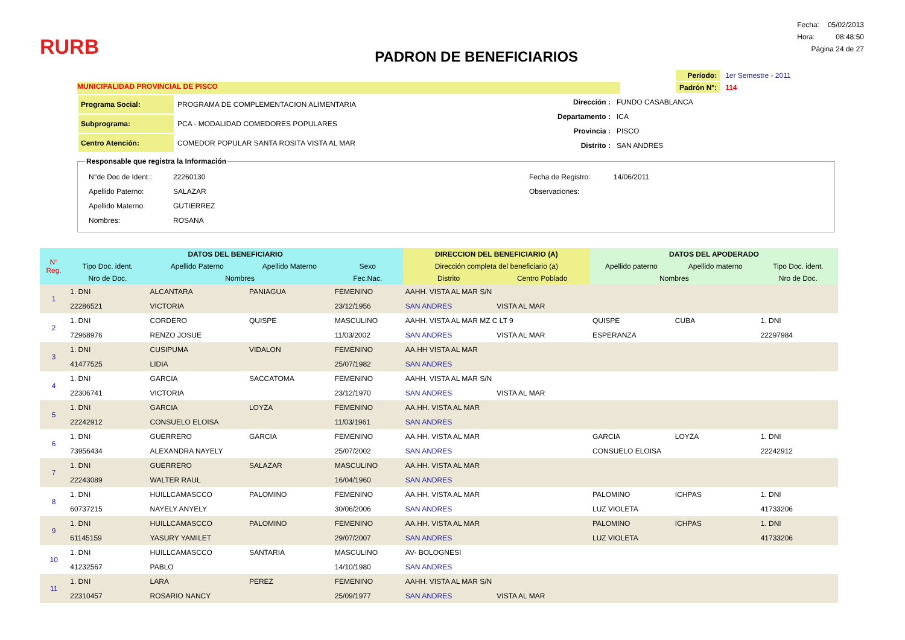RURB
PADRON DE BENEFICIARIOS
| Fecha: | 05/02/2013 |
| Hora: | 08:48:50 |
| Página 24 de 27 | |
MUNICIPALIDAD PROVINCIAL DE PISCO
| Período: | 1er Semestre - 2011 |
| Padrón N°: | 114 |
| Programa Social: | PROGRAMA DE COMPLEMENTACION ALIMENTARIA |
| Subprograma: | PCA - MODALIDAD COMEDORES POPULARES |
| Centro Atención: | COMEDOR POPULAR SANTA ROSITA VISTA AL MAR |
| Dirección : | FUNDO CASABLANCA |
| Departamento : | ICA |
| Provincia : | PISCO |
| Distrito : | SAN ANDRES |
Responsable que registra la Información
| N°de Doc de Ident.: | 22260130 |
| Apellido Paterno: | SALAZAR |
| Apellido Materno: | GUTIERREZ |
| Nombres: | ROSANA |
| Fecha de Registro: | 14/06/2011 |
| Observaciones: | |
| N° Reg. | DATOS DEL BENEFICIARIO | | | | DIRECCION DEL BENEFICIARIO (A) | | DATOS DEL APODERADO | | |
| --- | --- | --- | --- | --- | --- | --- | --- | --- | --- |
| | Tipo Doc. ident. | Apellido Paterno | Apellido Materno | Sexo | Dirección completa del beneficiario (a) | | Apellido paterno | Apellido materno | Tipo Doc. ident. |
| | Nro de Doc. | Nombres | | Fec.Nac. | Distrito | Centro Poblado | Nombres | | Nro de Doc. |
| 1 | 1. DNI | ALCANTARA | PANIAGUA | FEMENINO | AAHH. VISTA AL MAR S/N | | | | |
| | 22286521 | VICTORIA | | 23/12/1956 | SAN ANDRES | VISTA AL MAR | | | |
| 2 | 1. DNI | CORDERO | QUISPE | MASCULINO | AAHH. VISTA AL MAR MZ C LT 9 | | QUISPE | CUBA | 1. DNI |
| | 72968976 | RENZO JOSUE | | 11/03/2002 | SAN ANDRES | VISTA AL MAR | ESPERANZA | | 22297984 |
| 3 | 1. DNI | CUSIPUMA | VIDALON | FEMENINO | AA.HH VISTA AL MAR | | | | |
| | 41477525 | LIDIA | | 25/07/1982 | SAN ANDRES | | | | |
| 4 | 1. DNI | GARCIA | SACCATOMA | FEMENINO | AAHH. VISTA AL MAR S/N | | | | |
| | 22306741 | VICTORIA | | 23/12/1970 | SAN ANDRES | VISTA AL MAR | | | |
| 5 | 1. DNI | GARCIA | LOYZA | FEMENINO | AA.HH. VISTA AL MAR | | | | |
| | 22242912 | CONSUELO ELOISA | | 11/03/1961 | SAN ANDRES | | | | |
| 6 | 1. DNI | GUERRERO | GARCIA | FEMENINO | AA.HH. VISTA AL MAR | | GARCIA | LOYZA | 1. DNI |
| | 73956434 | ALEXANDRA NAYELY | | 25/07/2002 | SAN ANDRES | | CONSUELO ELOISA | | 22242912 |
| 7 | 1. DNI | GUERRERO | SALAZAR | MASCULINO | AA.HH. VISTA AL MAR | | | | |
| | 22243089 | WALTER RAUL | | 16/04/1960 | SAN ANDRES | | | | |
| 8 | 1. DNI | HUILLCAMASCCO | PALOMINO | FEMENINO | AA.HH. VISTA AL MAR | | PALOMINO | ICHPAS | 1. DNI |
| | 60737215 | NAYELY ANYELY | | 30/06/2006 | SAN ANDRES | | LUZ VIOLETA | | 41733206 |
| 9 | 1. DNI | HUILLCAMASCCO | PALOMINO | FEMENINO | AA.HH. VISTA AL MAR | | PALOMINO | ICHPAS | 1. DNI |
| | 61145159 | YASURY YAMILET | | 29/07/2007 | SAN ANDRES | | LUZ VIOLETA | | 41733206 |
| 10 | 1. DNI | HUILLCAMASCCO | SANTARIA | MASCULINO | AV- BOLOGNESI | | | | |
| | 41232567 | PABLO | | 14/10/1980 | SAN ANDRES | | | | |
| 11 | 1. DNI | LARA | PEREZ | FEMENINO | AAHH. VISTA AL MAR S/N | | | | |
| | 22310457 | ROSARIO NANCY | | 25/09/1977 | SAN ANDRES | VISTA AL MAR | | | |